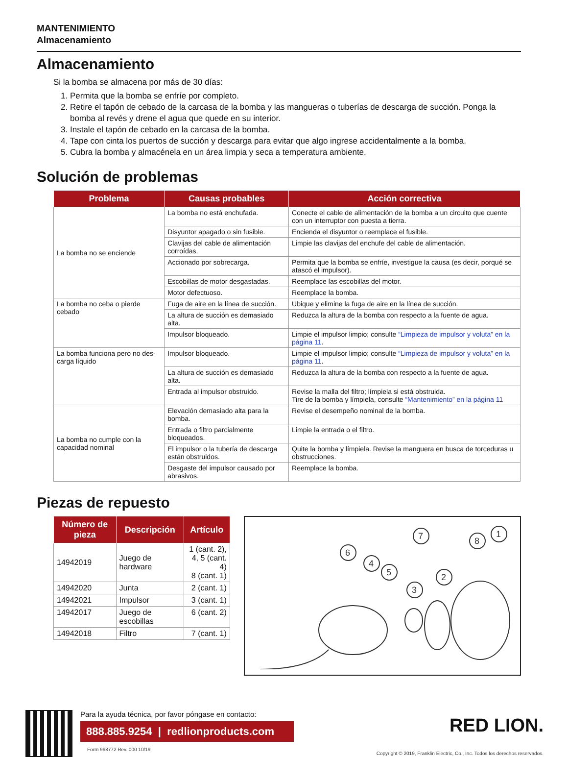MANTENIMIENTO
Almacenamiento
Almacenamiento
Si la bomba se almacena por más de 30 días:
1. Permita que la bomba se enfríe por completo.
2. Retire el tapón de cebado de la carcasa de la bomba y las mangueras o tuberías de descarga de succión. Ponga la bomba al revés y drene el agua que quede en su interior.
3. Instale el tapón de cebado en la carcasa de la bomba.
4. Tape con cinta los puertos de succión y descarga para evitar que algo ingrese accidentalmente a la bomba.
5. Cubra la bomba y almacénela en un área limpia y seca a temperatura ambiente.
Solución de problemas
| Problema | Causas probables | Acción correctiva |
| --- | --- | --- |
| La bomba no se enciende | La bomba no está enchufada. | Conecte el cable de alimentación de la bomba a un circuito que cuente con un interruptor con puesta a tierra. |
| | Disyuntor apagado o sin fusible. | Encienda el disyuntor o reemplace el fusible. |
| | Clavijas del cable de alimentación corroídas. | Limpie las clavijas del enchufe del cable de alimentación. |
| | Accionado por sobrecarga. | Permita que la bomba se enfríe, investigue la causa (es decir, porqué se atascó el impulsor). |
| | Escobillas de motor desgastadas. | Reemplace las escobillas del motor. |
| | Motor defectuoso. | Reemplace la bomba. |
| La bomba no ceba o pierde cebado | Fuga de aire en la línea de succión. | Ubique y elimine la fuga de aire en la línea de succión. |
| | La altura de succión es demasiado alta. | Reduzca la altura de la bomba con respecto a la fuente de agua. |
| | Impulsor bloqueado. | Limpie el impulsor limpio; consulte “Limpieza de impulsor y voluta” en la página 11 . |
| La bomba funciona pero no des-carga líquido | Impulsor bloqueado. | Limpie el impulsor limpio; consulte “Limpieza de impulsor y voluta” en la página 11 . |
| | La altura de succión es demasiado alta. | Reduzca la altura de la bomba con respecto a la fuente de agua. |
| | Entrada al impulsor obstruido. | Revise la malla del filtro; límpiela si está obstruida. Tire de la bomba y límpiela, consulte “Mantenimiento” en la página 11 |
| La bomba no cumple con la capacidad nominal | Elevación demasiado alta para la bomba. | Revise el desempeño nominal de la bomba. |
| | Entrada o filtro parcialmente bloqueados. | Limpie la entrada o el filtro. |
| | El impulsor o la tubería de descarga están obstruidos. | Quite la bomba y límpiela. Revise la manguera en busca de torceduras u obstrucciones. |
| | Desgaste del impulsor causado por abrasivos. | Reemplace la bomba. |
Piezas de repuesto
| Número de pieza | Descripción | Artículo |
| --- | --- | --- |
| 14942019 | Juego de hardware | 1 (cant. 2), 4, 5 (cant. 4) 8 (cant. 1) |
| 14942020 | Junta | 2 (cant. 1) |
| 14942021 | Impulsor | 3 (cant. 1) |
| 14942017 | Juego de escobillas | 6 (cant. 2) |
| 14942018 | Filtro | 7 (cant. 1) |
6
4
5
7
3
2
8
1
Para la ayuda técnica, por favor póngase en contacto:
888.885.9254 | redlionproducts.com
Form 998772 Rev. 000 10/19
RED LION.
Copyright © 2019, Franklin Electric, Co., Inc. Todos los derechos reservados.